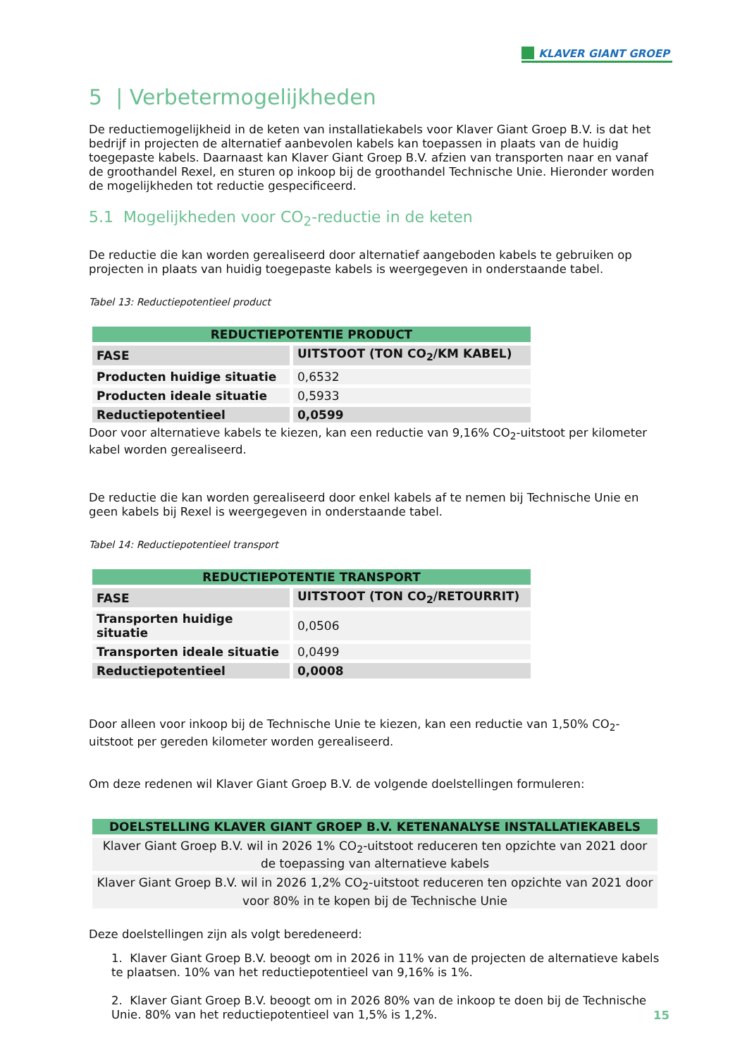KLAVER GIANT GROEP
5 | Verbetermogelijkheden
De reductiemogelijkheid in de keten van installatiekabels voor Klaver Giant Groep B.V. is dat het bedrijf in projecten de alternatief aanbevolen kabels kan toepassen in plaats van de huidig toegepaste kabels. Daarnaast kan Klaver Giant Groep B.V. afzien van transporten naar en vanaf de groothandel Rexel, en sturen op inkoop bij de groothandel Technische Unie. Hieronder worden de mogelijkheden tot reductie gespecificeerd.
5.1 Mogelijkheden voor CO<sub>2</sub>-reductie in de keten
De reductie die kan worden gerealiseerd door alternatief aangeboden kabels te gebruiken op projecten in plaats van huidig toegepaste kabels is weergegeven in onderstaande tabel.
Tabel 13: Reductiepotentieel product
| REDUCTIEPOTENTIE PRODUCT | |
| --- | --- |
| FASE | UITSTOOT (TON CO<sub>2</sub>/KM KABEL) |
| Producten huidige situatie | 0,6532 |
| Producten ideale situatie | 0,5933 |
| Reductiepotentieel | 0,0599 |
Door voor alternatieve kabels te kiezen, kan een reductie van 9,16% CO<sub>2</sub>-uitstoot per kilometer kabel worden gerealiseerd.
De reductie die kan worden gerealiseerd door enkel kabels af te nemen bij Technische Unie en geen kabels bij Rexel is weergegeven in onderstaande tabel.
Tabel 14: Reductiepotentieel transport
| REDUCTIEPOTENTIE TRANSPORT | |
| --- | --- |
| FASE | UITSTOOT (TON CO<sub>2</sub>/RETOURRIT) |
| Transporten huidige situatie | 0,0506 |
| Transporten ideale situatie | 0,0499 |
| Reductiepotentieel | 0,0008 |
Door alleen voor inkoop bij de Technische Unie te kiezen, kan een reductie van 1,50% CO<sub>2</sub>-uitstoot per gereden kilometer worden gerealiseerd.
Om deze redenen wil Klaver Giant Groep B.V. de volgende doelstellingen formuleren:
| DOELSTELLING KLAVER GIANT GROEP B.V. KETENANALYSE INSTALLATIEKABELS |
| --- |
| Klaver Giant Groep B.V. wil in 2026 1% CO<sub>2</sub>-uitstoot reduceren ten opzichte van 2021 door de toepassing van alternatieve kabels |
| Klaver Giant Groep B.V. wil in 2026 1,2% CO<sub>2</sub>-uitstoot reduceren ten opzichte van 2021 door voor 80% in te kopen bij de Technische Unie |
Deze doelstellingen zijn als volgt beredeneerd:
1. Klaver Giant Groep B.V. beoogt om in 2026 in 11% van de projecten de alternatieve kabels te plaatsen. 10% van het reductiepotentieel van 9,16% is 1%.
2. Klaver Giant Groep B.V. beoogt om in 2026 80% van de inkoop te doen bij de Technische Unie. 80% van het reductiepotentieel van 1,5% is 1,2%.
15